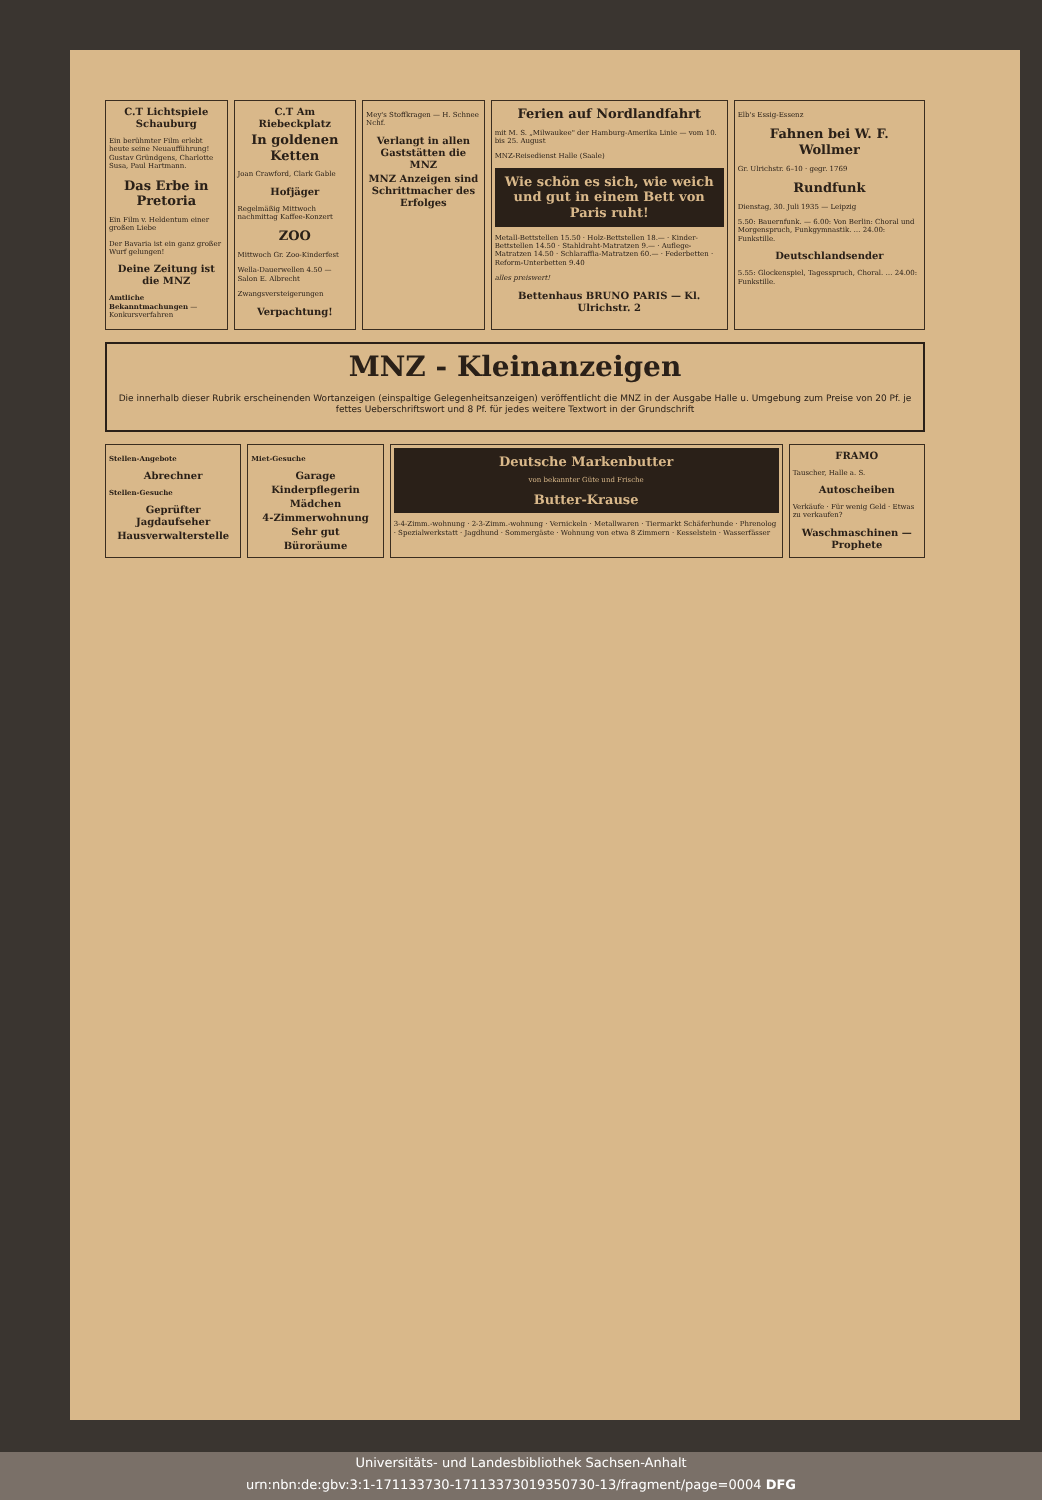C.T Lichtspiele Schauburg
Ein berühmter Film erlebt heute seine Neuaufführung! Gustav Gründgens, Charlotte Susa, Paul Hartmann.
Das Erbe in Pretoria
Ein Film v. Heldentum einer großen Liebe
Der Bavaria ist ein ganz großer Wurf gelungen!
Deine Zeitung ist die MNZ
Amtliche Bekanntmachungen — Konkursverfahren
C.T Am Riebeckplatz
In goldenen Ketten
Joan Crawford, Clark Gable
Hofjäger
Regelmäßig Mittwoch nachmittag Kaffee-Konzert
ZOO
Mittwoch Gr. Zoo-Kinderfest
Wella-Dauerwellen 4.50 — Salon E. Albrecht
Zwangsversteigerungen
Verpachtung!
Mey's Stoffkragen — H. Schnee Nchf.
Verlangt in allen Gaststätten die MNZ
MNZ Anzeigen sind Schrittmacher des Erfolges
Ferien auf Nordlandfahrt
mit M. S. „Milwaukee" der Hamburg-Amerika Linie — vom 10. bis 25. August
MNZ-Reisedienst Halle (Saale)
Wie schön es sich, wie weich und gut in einem Bett von Paris ruht!
Metall-Bettstellen 15.50 · Holz-Bettstellen 18.— · Kinder-Bettstellen 14.50 · Stahldraht-Matratzen 9.— · Auflege-Matratzen 14.50 · Schlaraffia-Matratzen 60.— · Federbetten · Reform-Unterbetten 9.40
alles preiswert!
Bettenhaus BRUNO PARIS — Kl. Ulrichstr. 2
Elb's Essig-Essenz
Fahnen bei W. F. Wollmer
Gr. Ulrichstr. 6–10 · gegr. 1769
Rundfunk
Dienstag, 30. Juli 1935 — Leipzig
5.50: Bauernfunk. — 6.00: Von Berlin: Choral und Morgenspruch, Funkgymnastik. … 24.00: Funkstille.
Deutschlandsender
5.55: Glockenspiel, Tagesspruch, Choral. … 24.00: Funkstille.
MNZ - Kleinanzeigen
Die innerhalb dieser Rubrik erscheinenden Wortanzeigen (einspaltige Gelegenheitsanzeigen) veröffentlicht die MNZ in der Ausgabe Halle u. Umgebung zum Preise von 20 Pf. je fettes Ueberschriftswort und 8 Pf. für jedes weitere Textwort in der Grundschrift
Stellen-Angebote
Abrechner
Stellen-Gesuche
Geprüfter Jagdaufseher
Hausverwalterstelle
Miet-Gesuche
Garage
Kinderpflegerin
Mädchen
4-Zimmerwohnung
Sehr gut
Büroräume
Deutsche Markenbutter
von bekannter Güte und Frische
Butter-Krause
3-4-Zimm.-wohnung · 2-3-Zimm.-wohnung · Vernickeln · Metallwaren · Tiermarkt Schäferhunde · Phrenolog · Spezialwerkstatt · Jagdhund · Sommergäste · Wohnung von etwa 8 Zimmern · Kesselstein · Wasserfässer
FRAMO
Tauscher, Halle a. S.
Autoscheiben
Verkäufe · Für wenig Geld · Etwas zu verkaufen?
Waschmaschinen — Prophete
Universitäts- und Landesbibliothek Sachsen-Anhalt
urn:nbn:de:gbv:3:1-171133730-17113373019350730-13/fragment/page=0004 DFG